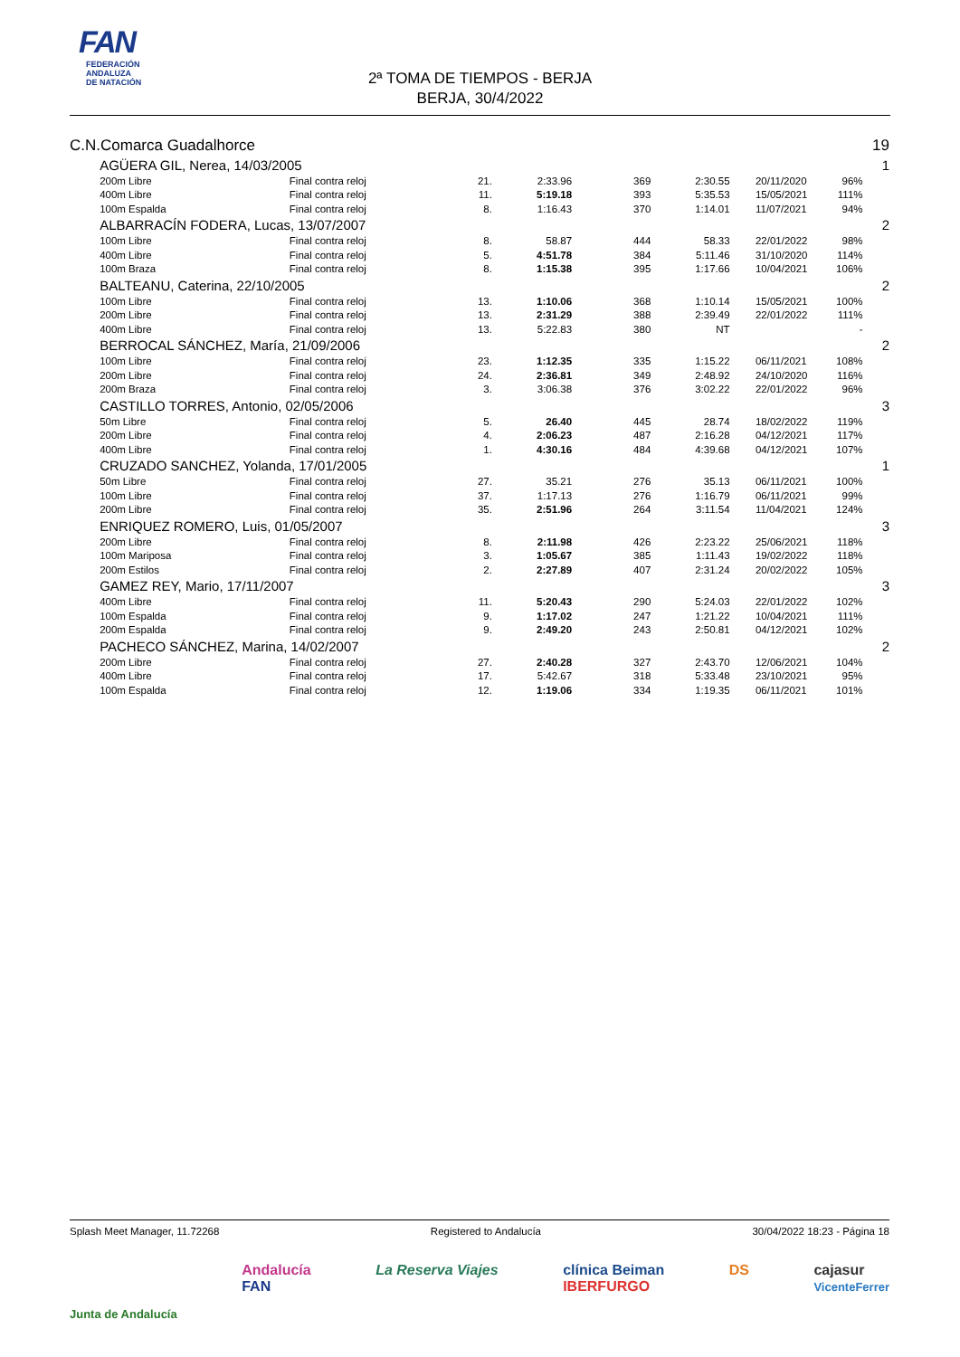FAN
FEDERACIÓN
ANDALUZA
DE NATACIÓN
2ª TOMA DE TIEMPOS - BERJA
BERJA, 30/4/2022
| C.N.Comarca Guadalhorce | | | | | | | | | 19 |
| | AGÜERA GIL, Nerea, 14/03/2005 | | | | | | | | 1 |
| | 200m Libre | Final contra reloj | 21. | 2:33.96 | 369 | 2:30.55 | | 20/11/2020 96% | |
| | 400m Libre | Final contra reloj | 11. | 5:19.18 | 393 | 5:35.53 | | 15/05/2021 111% | |
| | 100m Espalda | Final contra reloj | 8. | 1:16.43 | 370 | 1:14.01 | | 11/07/2021 94% | |
| | ALBARRACÍN FODERA, Lucas, 13/07/2007 | | | | | | | | 2 |
| | 100m Libre | Final contra reloj | 8. | 58.87 | 444 | 58.33 | | 22/01/2022 98% | |
| | 400m Libre | Final contra reloj | 5. | 4:51.78 | 384 | 5:11.46 | | 31/10/2020 114% | |
| | 100m Braza | Final contra reloj | 8. | 1:15.38 | 395 | 1:17.66 | | 10/04/2021 106% | |
| | BALTEANU, Caterina, 22/10/2005 | | | | | | | | 2 |
| | 100m Libre | Final contra reloj | 13. | 1:10.06 | 368 | 1:10.14 | | 15/05/2021 100% | |
| | 200m Libre | Final contra reloj | 13. | 2:31.29 | 388 | 2:39.49 | | 22/01/2022 111% | |
| | 400m Libre | Final contra reloj | 13. | 5:22.83 | 380 | NT | | - | |
| | BERROCAL SÁNCHEZ, María, 21/09/2006 | | | | | | | | 2 |
| | 100m Libre | Final contra reloj | 23. | 1:12.35 | 335 | 1:15.22 | | 06/11/2021 108% | |
| | 200m Libre | Final contra reloj | 24. | 2:36.81 | 349 | 2:48.92 | | 24/10/2020 116% | |
| | 200m Braza | Final contra reloj | 3. | 3:06.38 | 376 | 3:02.22 | | 22/01/2022 96% | |
| | CASTILLO TORRES, Antonio, 02/05/2006 | | | | | | | | 3 |
| | 50m Libre | Final contra reloj | 5. | 26.40 | 445 | 28.74 | | 18/02/2022 119% | |
| | 200m Libre | Final contra reloj | 4. | 2:06.23 | 487 | 2:16.28 | | 04/12/2021 117% | |
| | 400m Libre | Final contra reloj | 1. | 4:30.16 | 484 | 4:39.68 | | 04/12/2021 107% | |
| | CRUZADO SANCHEZ, Yolanda, 17/01/2005 | | | | | | | | 1 |
| | 50m Libre | Final contra reloj | 27. | 35.21 | 276 | 35.13 | | 06/11/2021 100% | |
| | 100m Libre | Final contra reloj | 37. | 1:17.13 | 276 | 1:16.79 | | 06/11/2021 99% | |
| | 200m Libre | Final contra reloj | 35. | 2:51.96 | 264 | 3:11.54 | | 11/04/2021 124% | |
| | ENRIQUEZ ROMERO, Luis, 01/05/2007 | | | | | | | | 3 |
| | 200m Libre | Final contra reloj | 8. | 2:11.98 | 426 | 2:23.22 | | 25/06/2021 118% | |
| | 100m Mariposa | Final contra reloj | 3. | 1:05.67 | 385 | 1:11.43 | | 19/02/2022 118% | |
| | 200m Estilos | Final contra reloj | 2. | 2:27.89 | 407 | 2:31.24 | | 20/02/2022 105% | |
| | GAMEZ REY, Mario, 17/11/2007 | | | | | | | | 3 |
| | 400m Libre | Final contra reloj | 11. | 5:20.43 | 290 | 5:24.03 | | 22/01/2022 102% | |
| | 100m Espalda | Final contra reloj | 9. | 1:17.02 | 247 | 1:21.22 | | 10/04/2021 111% | |
| | 200m Espalda | Final contra reloj | 9. | 2:49.20 | 243 | 2:50.81 | | 04/12/2021 102% | |
| | PACHECO SÁNCHEZ, Marina, 14/02/2007 | | | | | | | | 2 |
| | 200m Libre | Final contra reloj | 27. | 2:40.28 | 327 | 2:43.70 | | 12/06/2021 104% | |
| | 400m Libre | Final contra reloj | 17. | 5:42.67 | 318 | 5:33.48 | | 23/10/2021 95% | |
| | 100m Espalda | Final contra reloj | 12. | 1:19.06 | 334 | 1:19.35 | | 06/11/2021 101% | |
Splash Meet Manager, 11.72268 Registered to Andalucía 30/04/2022 18:23 - Página 18
Junta de Andalucía Andalucía
FAN La Reserva Viajes clínica Beiman
IBERFURGO DS cajasur
VicenteFerrer